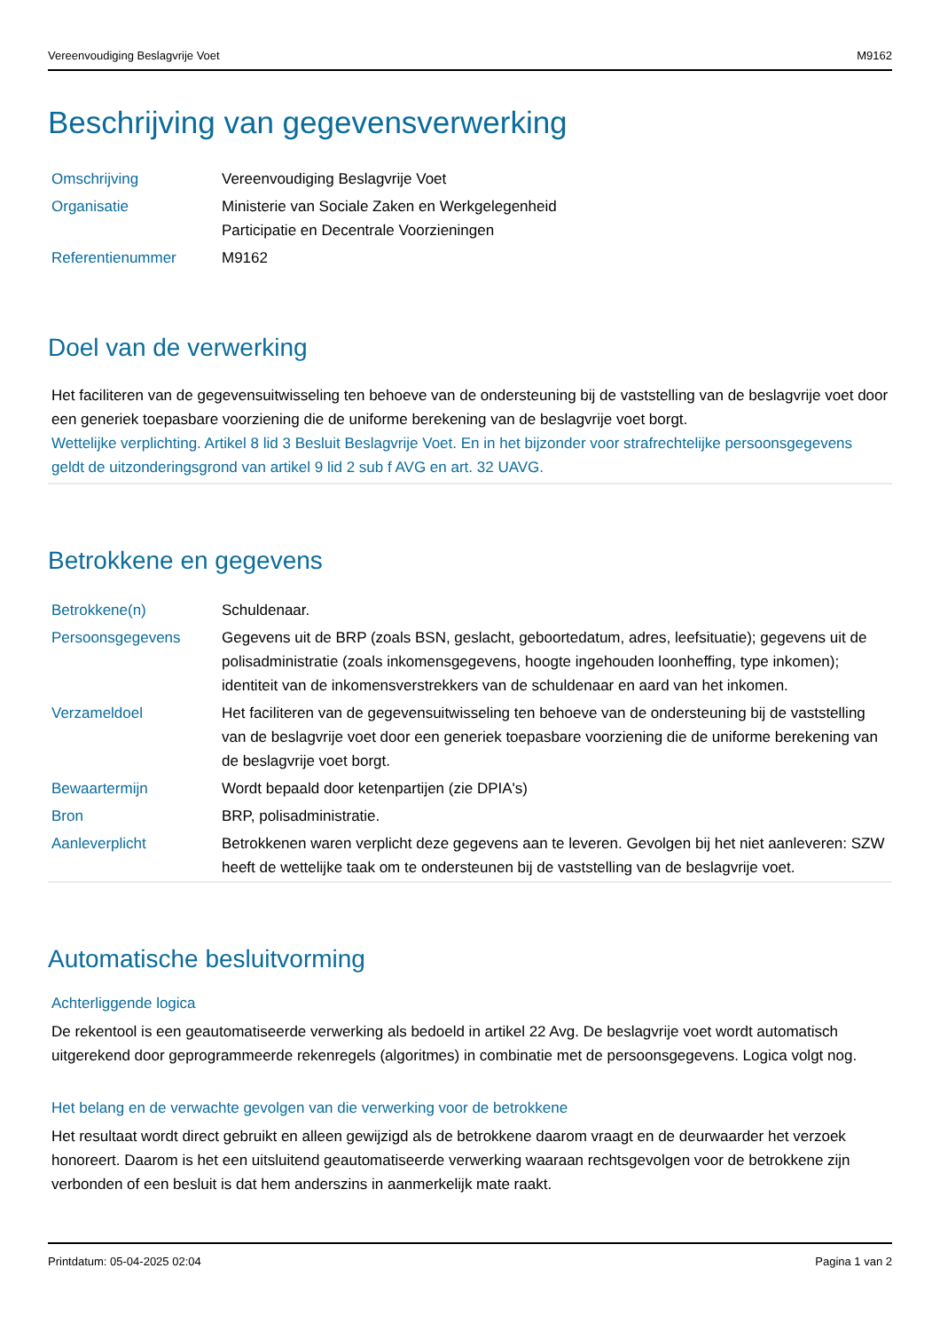Vereenvoudiging Beslagvrije Voet M9162
Beschrijving van gegevensverwerking
| Omschrijving | Vereenvoudiging Beslagvrije Voet |
| Organisatie | Ministerie van Sociale Zaken en Werkgelegenheid Participatie en Decentrale Voorzieningen |
| Referentienummer | M9162 |
Doel van de verwerking
Het faciliteren van de gegevensuitwisseling ten behoeve van de ondersteuning bij de vaststelling van de beslagvrije voet door een generiek toepasbare voorziening die de uniforme berekening van de beslagvrije voet borgt.
Wettelijke verplichting. Artikel 8 lid 3 Besluit Beslagvrije Voet. En in het bijzonder voor strafrechtelijke persoonsgegevens geldt de uitzonderingsgrond van artikel 9 lid 2 sub f AVG en art. 32 UAVG.
Betrokkene en gegevens
| Betrokkene(n) | Schuldenaar. |
| Persoonsgegevens | Gegevens uit de BRP (zoals BSN, geslacht, geboortedatum, adres, leefsituatie); gegevens uit de polisadministratie (zoals inkomensgegevens, hoogte ingehouden loonheffing, type inkomen); identiteit van de inkomensverstrekkers van de schuldenaar en aard van het inkomen. |
| Verzameldoel | Het faciliteren van de gegevensuitwisseling ten behoeve van de ondersteuning bij de vaststelling van de beslagvrije voet door een generiek toepasbare voorziening die de uniforme berekening van de beslagvrije voet borgt. |
| Bewaartermijn | Wordt bepaald door ketenpartijen (zie DPIA's) |
| Bron | BRP, polisadministratie. |
| Aanleverplicht | Betrokkenen waren verplicht deze gegevens aan te leveren. Gevolgen bij het niet aanleveren: SZW heeft de wettelijke taak om te ondersteunen bij de vaststelling van de beslagvrije voet. |
Automatische besluitvorming
Achterliggende logica
De rekentool is een geautomatiseerde verwerking als bedoeld in artikel 22 Avg. De beslagvrije voet wordt automatisch uitgerekend door geprogrammeerde rekenregels (algoritmes) in combinatie met de persoonsgegevens. Logica volgt nog.
Het belang en de verwachte gevolgen van die verwerking voor de betrokkene
Het resultaat wordt direct gebruikt en alleen gewijzigd als de betrokkene daarom vraagt en de deurwaarder het verzoek honoreert. Daarom is het een uitsluitend geautomatiseerde verwerking waaraan rechtsgevolgen voor de betrokkene zijn verbonden of een besluit is dat hem anderszins in aanmerkelijk mate raakt.
Printdatum: 05-04-2025 02:04 Pagina 1 van 2